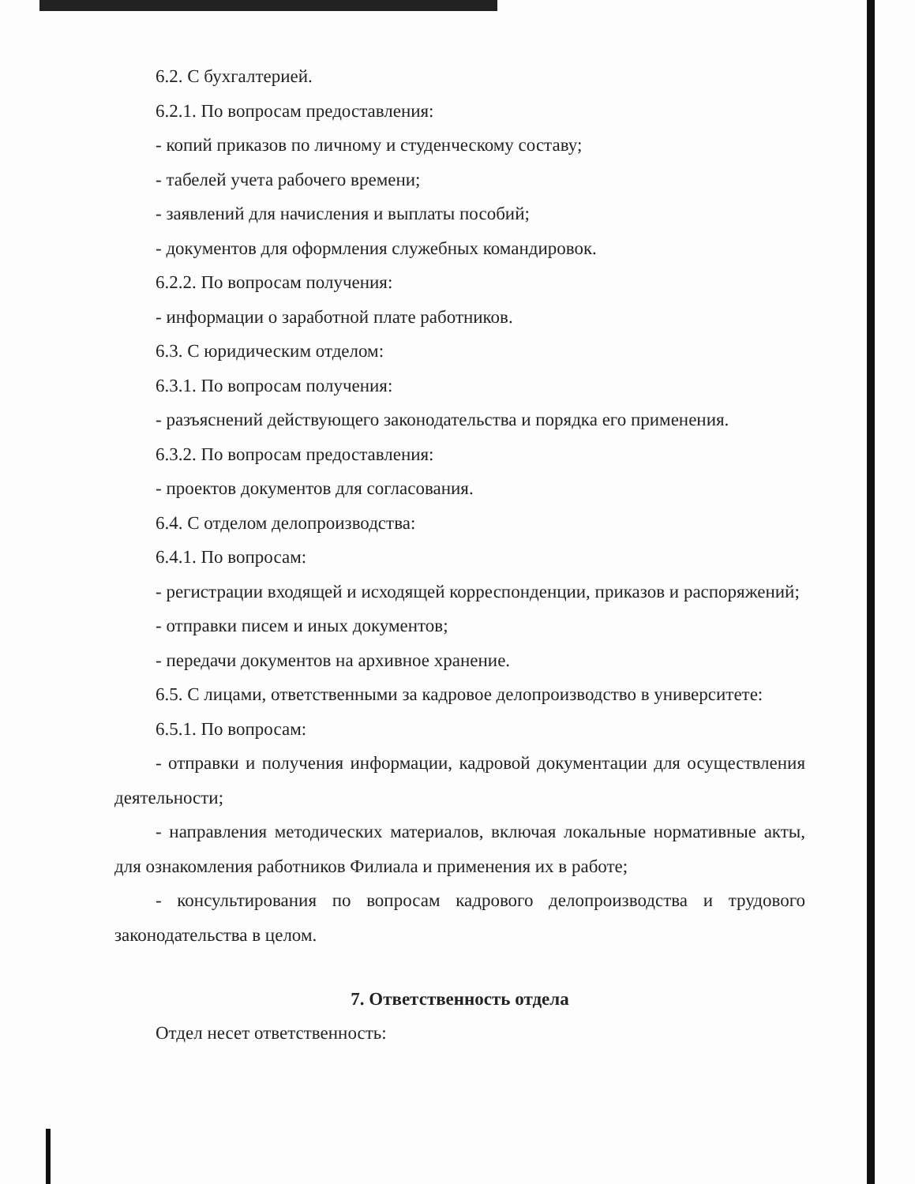6.2. С бухгалтерией.
6.2.1. По вопросам предоставления:
- копий приказов по личному и студенческому составу;
- табелей учета рабочего времени;
- заявлений для начисления и выплаты пособий;
- документов для оформления служебных командировок.
6.2.2. По вопросам получения:
- информации о заработной плате работников.
6.3. С юридическим отделом:
6.3.1. По вопросам получения:
- разъяснений действующего законодательства и порядка его применения.
6.3.2. По вопросам предоставления:
- проектов документов для согласования.
6.4. С отделом делопроизводства:
6.4.1. По вопросам:
- регистрации входящей и исходящей корреспонденции, приказов и распоряжений;
- отправки писем и иных документов;
- передачи документов на архивное хранение.
6.5. С лицами, ответственными за кадровое делопроизводство в университете:
6.5.1. По вопросам:
- отправки и получения информации, кадровой документации для осуществления деятельности;
- направления методических материалов, включая локальные нормативные акты, для ознакомления работников Филиала и применения их в работе;
- консультирования по вопросам кадрового делопроизводства и трудового законодательства в целом.
7. Ответственность отдела
Отдел несет ответственность: